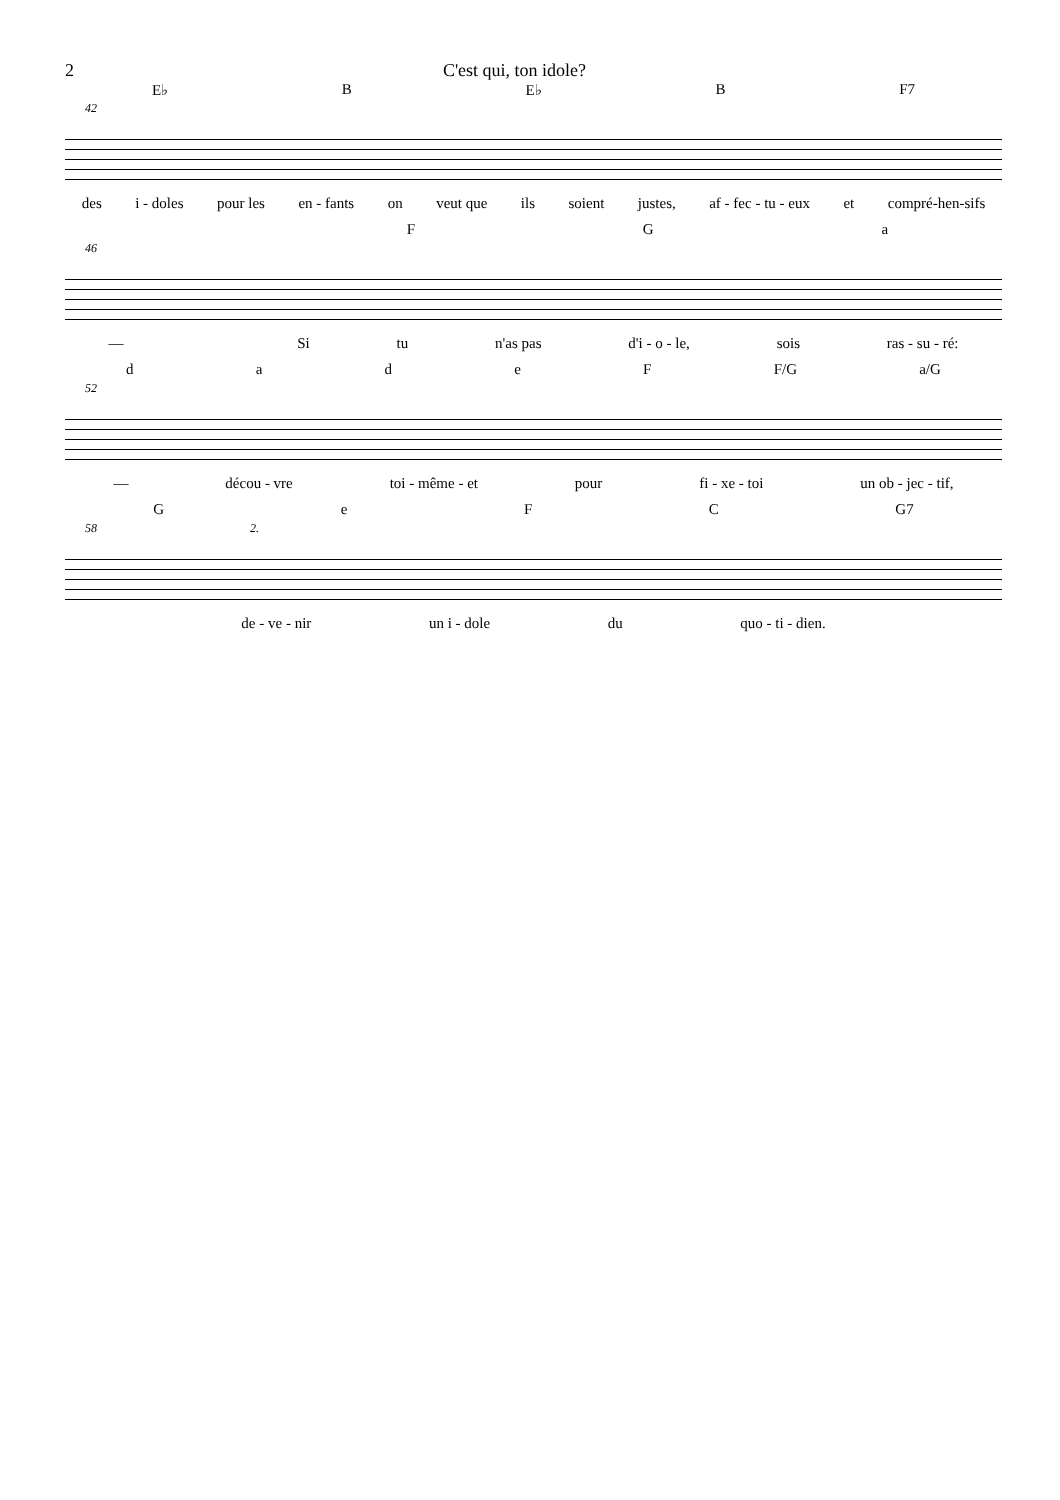2 C'est qui, ton idole?
E♭ B E♭ B F7
42
des i - doles pour les en - fants on veut que ils soient justes, af - fec - tu - eux et compré-hen-sifs
FGa
46
— Si tu n'as pas d'i - o - le, sois ras - su - ré:
dadeF F/G a/G
52
— décou - vre toi - même - et pour fi - xe - toi un ob - jec - tif,
GeFC G7
58 2.
de - ve - nir un i - dole du quo - ti - dien.